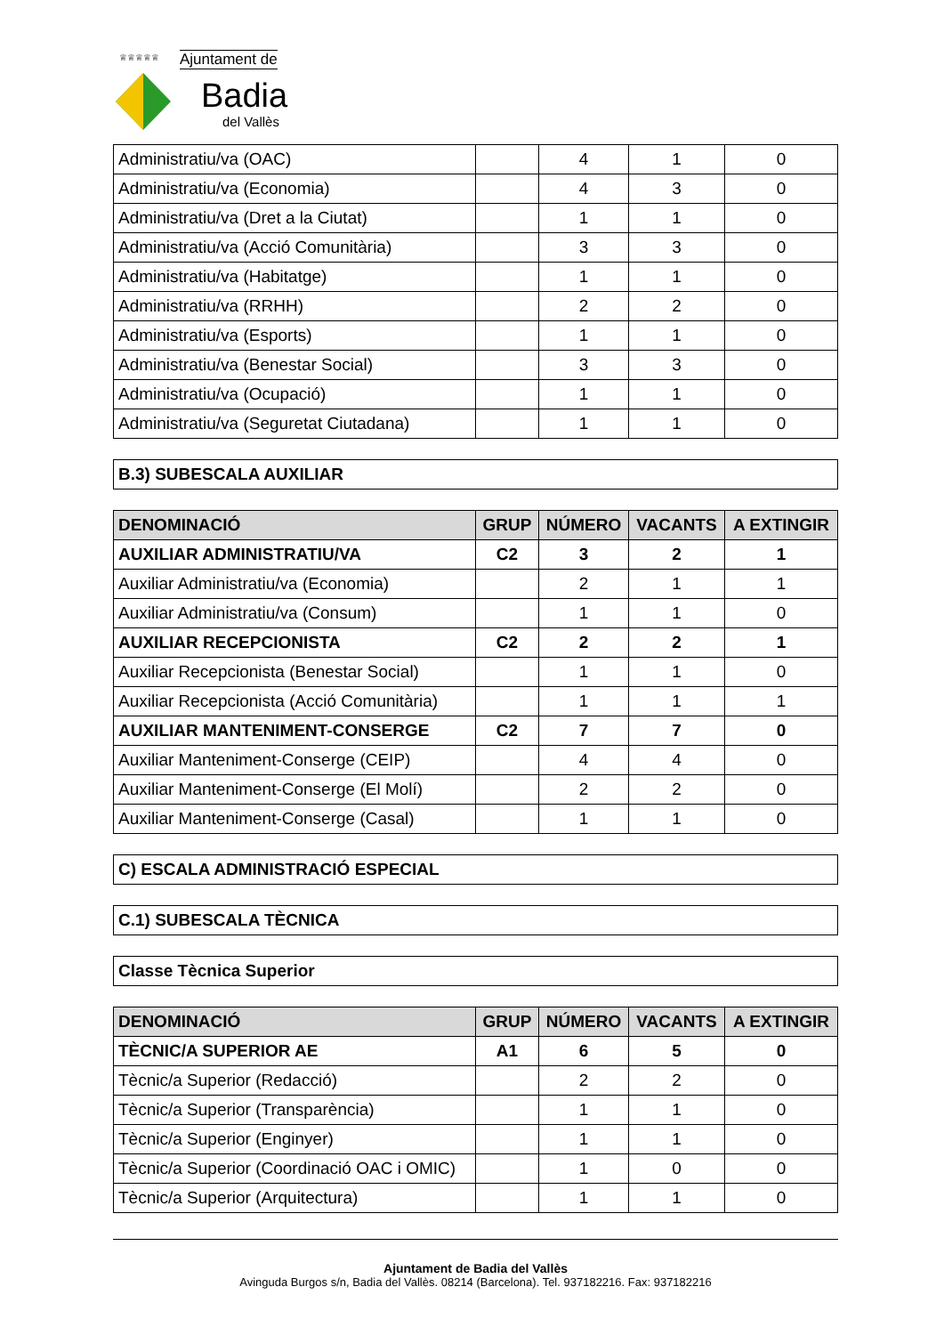♕♕♕♕♕
Ajuntament de
Badia
del Vallès
| Administratiu/va (OAC) | | 4 | 1 | 0 |
| Administratiu/va (Economia) | | 4 | 3 | 0 |
| Administratiu/va (Dret a la Ciutat) | | 1 | 1 | 0 |
| Administratiu/va (Acció Comunitària) | | 3 | 3 | 0 |
| Administratiu/va (Habitatge) | | 1 | 1 | 0 |
| Administratiu/va (RRHH) | | 2 | 2 | 0 |
| Administratiu/va (Esports) | | 1 | 1 | 0 |
| Administratiu/va (Benestar Social) | | 3 | 3 | 0 |
| Administratiu/va (Ocupació) | | 1 | 1 | 0 |
| Administratiu/va (Seguretat Ciutadana) | | 1 | 1 | 0 |
B.3) SUBESCALA AUXILIAR
| DENOMINACIÓ | GRUP | NÚMERO | VACANTS | A EXTINGIR |
| --- | --- | --- | --- | --- |
| AUXILIAR ADMINISTRATIU/VA | C2 | 3 | 2 | 1 |
| Auxiliar Administratiu/va (Economia) | | 2 | 1 | 1 |
| Auxiliar Administratiu/va (Consum) | | 1 | 1 | 0 |
| AUXILIAR RECEPCIONISTA | C2 | 2 | 2 | 1 |
| Auxiliar Recepcionista (Benestar Social) | | 1 | 1 | 0 |
| Auxiliar Recepcionista (Acció Comunitària) | | 1 | 1 | 1 |
| AUXILIAR MANTENIMENT-CONSERGE | C2 | 7 | 7 | 0 |
| Auxiliar Manteniment-Conserge (CEIP) | | 4 | 4 | 0 |
| Auxiliar Manteniment-Conserge (El Molí) | | 2 | 2 | 0 |
| Auxiliar Manteniment-Conserge (Casal) | | 1 | 1 | 0 |
C) ESCALA ADMINISTRACIÓ ESPECIAL
C.1) SUBESCALA TÈCNICA
Classe Tècnica Superior
| DENOMINACIÓ | GRUP | NÚMERO | VACANTS | A EXTINGIR |
| --- | --- | --- | --- | --- |
| TÈCNIC/A SUPERIOR AE | A1 | 6 | 5 | 0 |
| Tècnic/a Superior (Redacció) | | 2 | 2 | 0 |
| Tècnic/a Superior (Transparència) | | 1 | 1 | 0 |
| Tècnic/a Superior (Enginyer) | | 1 | 1 | 0 |
| Tècnic/a Superior (Coordinació OAC i OMIC) | | 1 | 0 | 0 |
| Tècnic/a Superior (Arquitectura) | | 1 | 1 | 0 |
Ajuntament de Badia del Vallès
Avinguda Burgos s/n, Badia del Vallès. 08214 (Barcelona). Tel. 937182216. Fax: 937182216